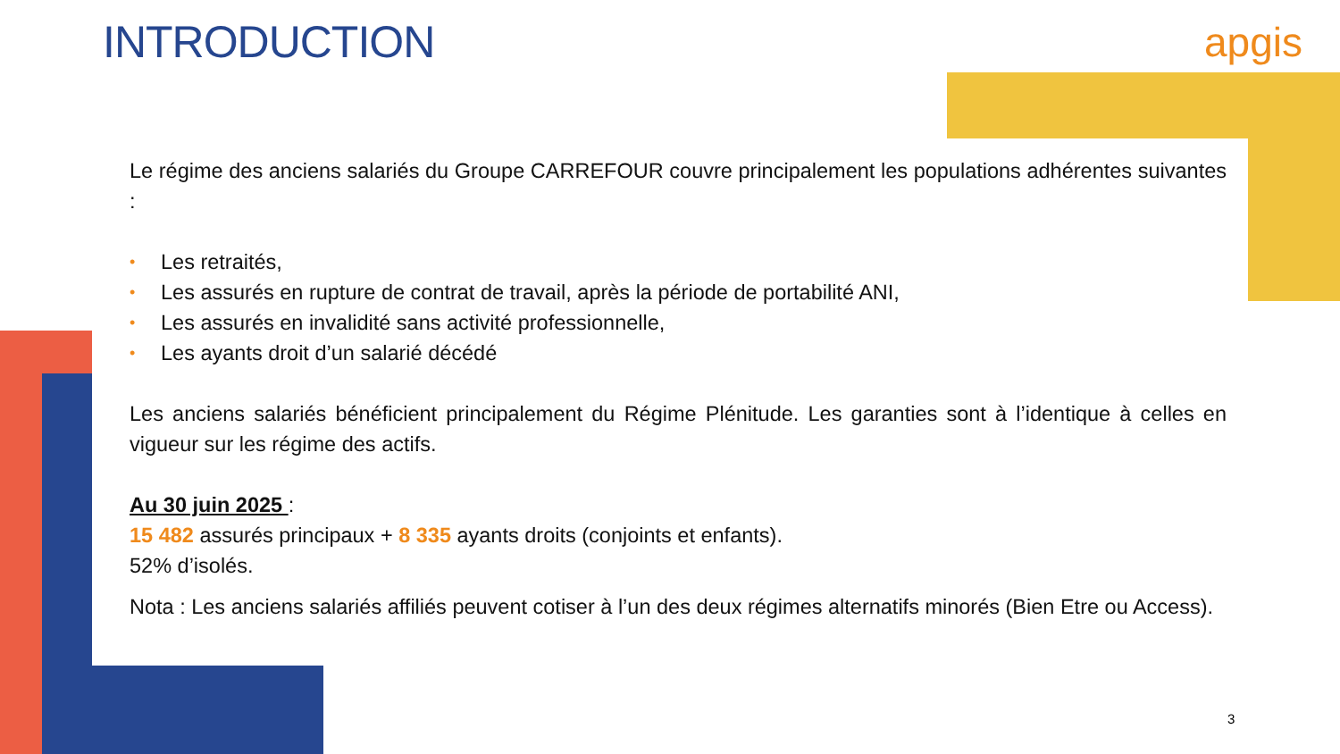INTRODUCTION apgis
Le régime des anciens salariés du Groupe CARREFOUR couvre principalement les populations adhérentes suivantes :
• Les retraités,
• Les assurés en rupture de contrat de travail, après la période de portabilité ANI,
• Les assurés en invalidité sans activité professionnelle,
• Les ayants droit d’un salarié décédé
Les anciens salariés bénéficient principalement du Régime Plénitude. Les garanties sont à l’identique à celles en vigueur sur les régime des actifs.
Au 30 juin 2025 :
15 482 assurés principaux + 8 335 ayants droits (conjoints et enfants).
52% d’isolés.
Nota : Les anciens salariés affiliés peuvent cotiser à l’un des deux régimes alternatifs minorés (Bien Etre ou Access).
3